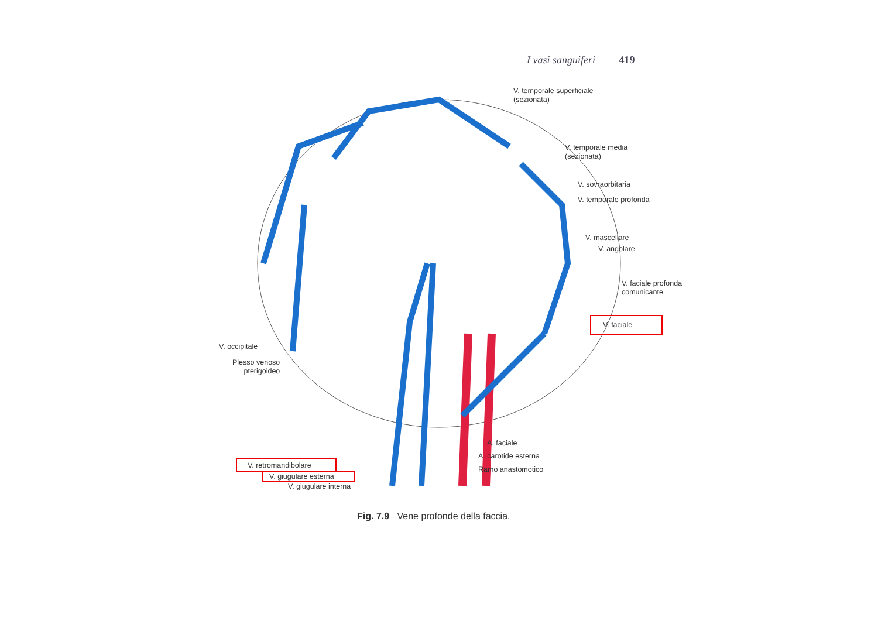I vasi sanguiferi 419
V. temporale superficiale
(sezionata)
V. temporale media
(sezionata)
V. sovraorbitaria
V. temporale profonda
V. mascellare
V. angolare
V. faciale profonda
comunicante
V. faciale
V. occipitale
Plesso venoso
pterigoideo
A. faciale
A. carotide esterna
Ramo anastomotico
V. retromandibolare
V. giugulare esterna
V. giugulare interna
Fig. 7.9 Vene profonde della faccia.